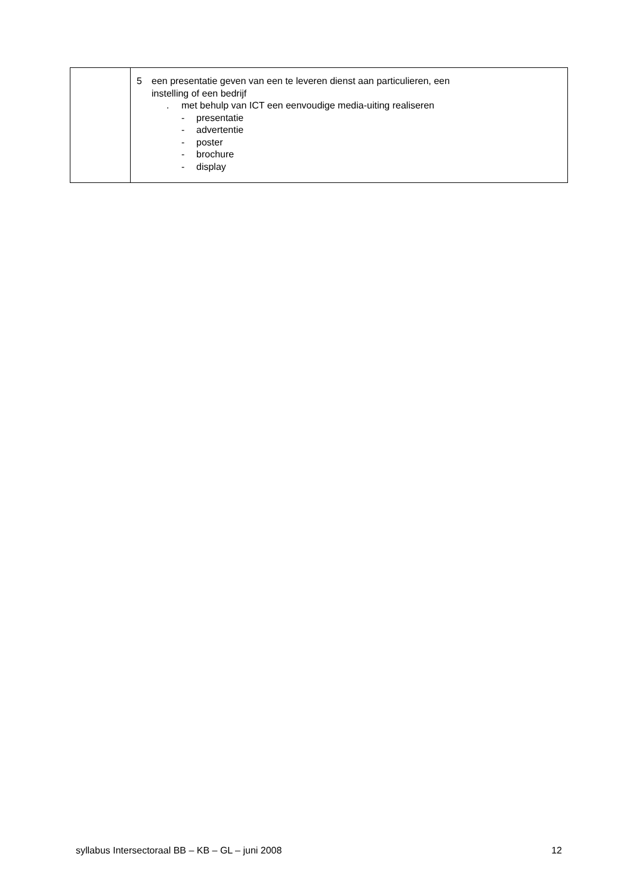| | 5 een presentatie geven van een te leveren dienst aan particulieren, een instelling of een bedrijf . met behulp van ICT een eenvoudige media-uiting realiseren - presentatie - advertentie - poster - brochure - display |
syllabus Intersectoraal BB – KB – GL – juni 2008 12